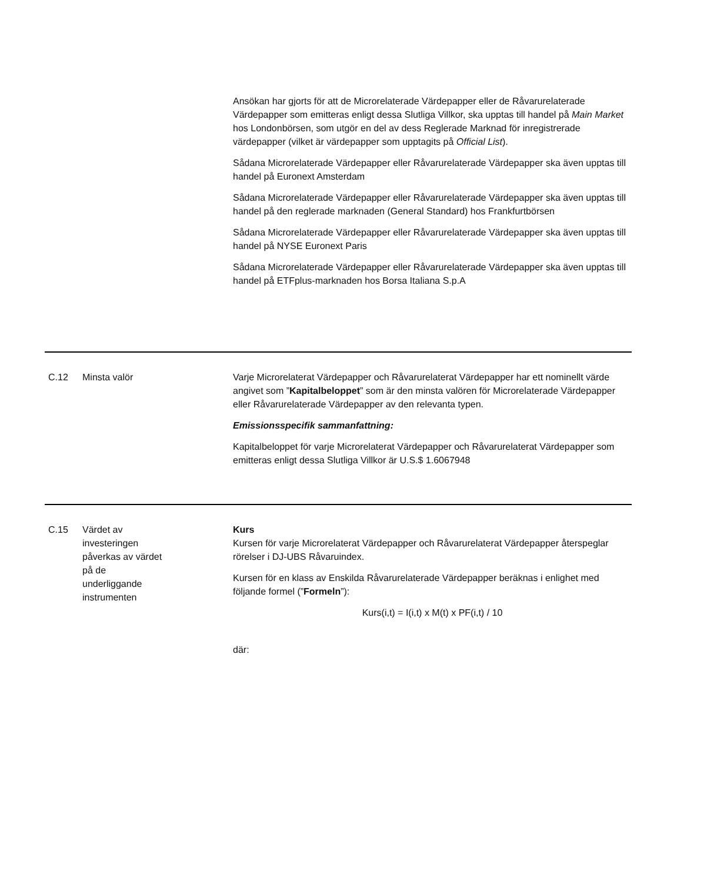| | | Ansökan har gjorts för att de Microrelaterade Värdepapper eller de Råvarurelaterade Värdepapper som emitteras enligt dessa Slutliga Villkor, ska upptas till handel på Main Market hos Londonbörsen, som utgör en del av dess Reglerade Marknad för inregistrerade värdepapper (vilket är värdepapper som upptagits på Official List ). Sådana Microrelaterade Värdepapper eller Råvarurelaterade Värdepapper ska även upptas till handel på Euronext Amsterdam Sådana Microrelaterade Värdepapper eller Råvarurelaterade Värdepapper ska även upptas till handel på den reglerade marknaden (General Standard) hos Frankfurtbörsen Sådana Microrelaterade Värdepapper eller Råvarurelaterade Värdepapper ska även upptas till handel på NYSE Euronext Paris Sådana Microrelaterade Värdepapper eller Råvarurelaterade Värdepapper ska även upptas till handel på ETFplus-marknaden hos Borsa Italiana S.p.A |
| C.12 | Minsta valör | Varje Microrelaterat Värdepapper och Råvarurelaterat Värdepapper har ett nominellt värde angivet som ” Kapitalbeloppet ” som är den minsta valören för Microrelaterade Värdepapper eller Råvarurelaterade Värdepapper av den relevanta typen. Emissionsspecifik sammanfattning: Kapitalbeloppet för varje Microrelaterat Värdepapper och Råvarurelaterat Värdepapper som emitteras enligt dessa Slutliga Villkor är U.S.$ 1.6067948 |
| C.15 | Värdet av investeringen påverkas av värdet på de underliggande instrumenten | Kurs Kursen för varje Microrelaterat Värdepapper och Råvarurelaterat Värdepapper återspeglar rörelser i DJ-UBS Råvaruindex. Kursen för en klass av Enskilda Råvarurelaterade Värdepapper beräknas i enlighet med följande formel (” Formeln ”): Kurs(i,t) = I(i,t) x M(t) x PF(i,t) / 10 där: |